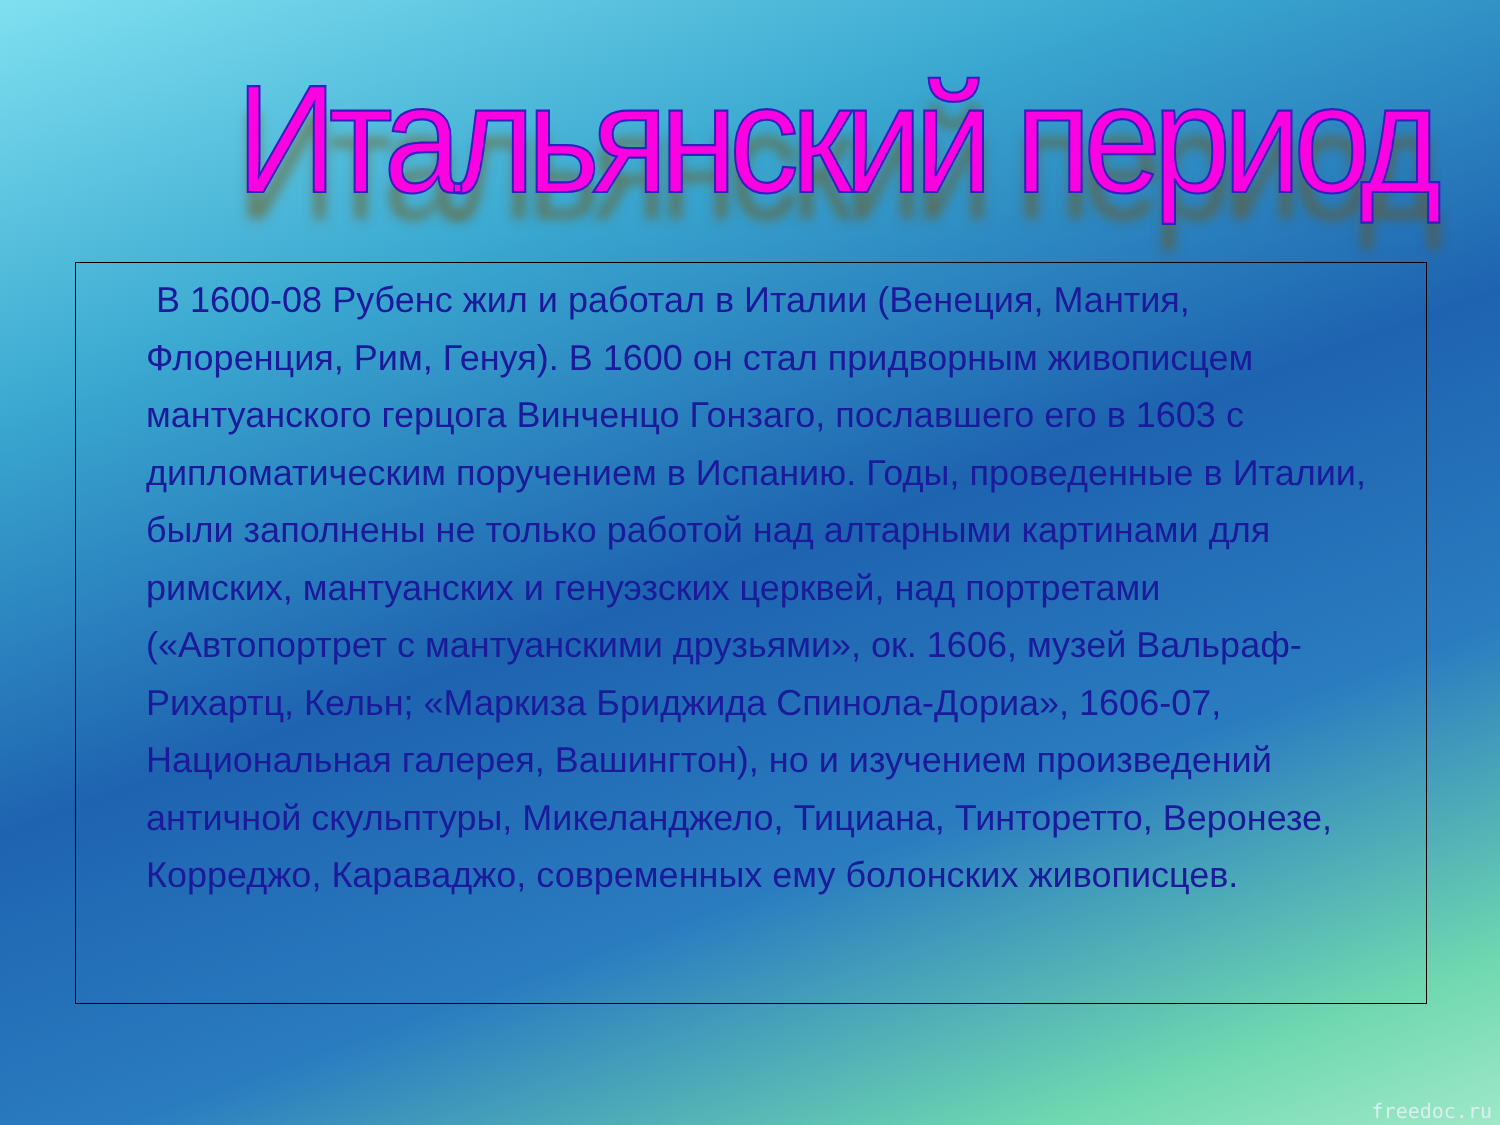Итальянский период
В 1600-08 Рубенс жил и работал в Италии (Венеция, Мантия, Флоренция, Рим, Генуя). В 1600 он стал придворным живописцем мантуанского герцога Винченцо Гонзаго, пославшего его в 1603 с дипломатическим поручением в Испанию. Годы, проведенные в Италии, были заполнены не только работой над алтарными картинами для римских, мантуанских и генуэзских церквей, над портретами («Автопортрет с мантуанскими друзьями», ок. 1606, музей Вальраф-Рихартц, Кельн; «Маркиза Бриджида Спинола-Дориа», 1606-07, Национальная галерея, Вашингтон), но и изучением произведений античной скульптуры, Микеланджело, Тициана, Тинторетто, Веронезе, Корреджо, Караваджо, современных ему болонских живописцев.
freedoc.ru